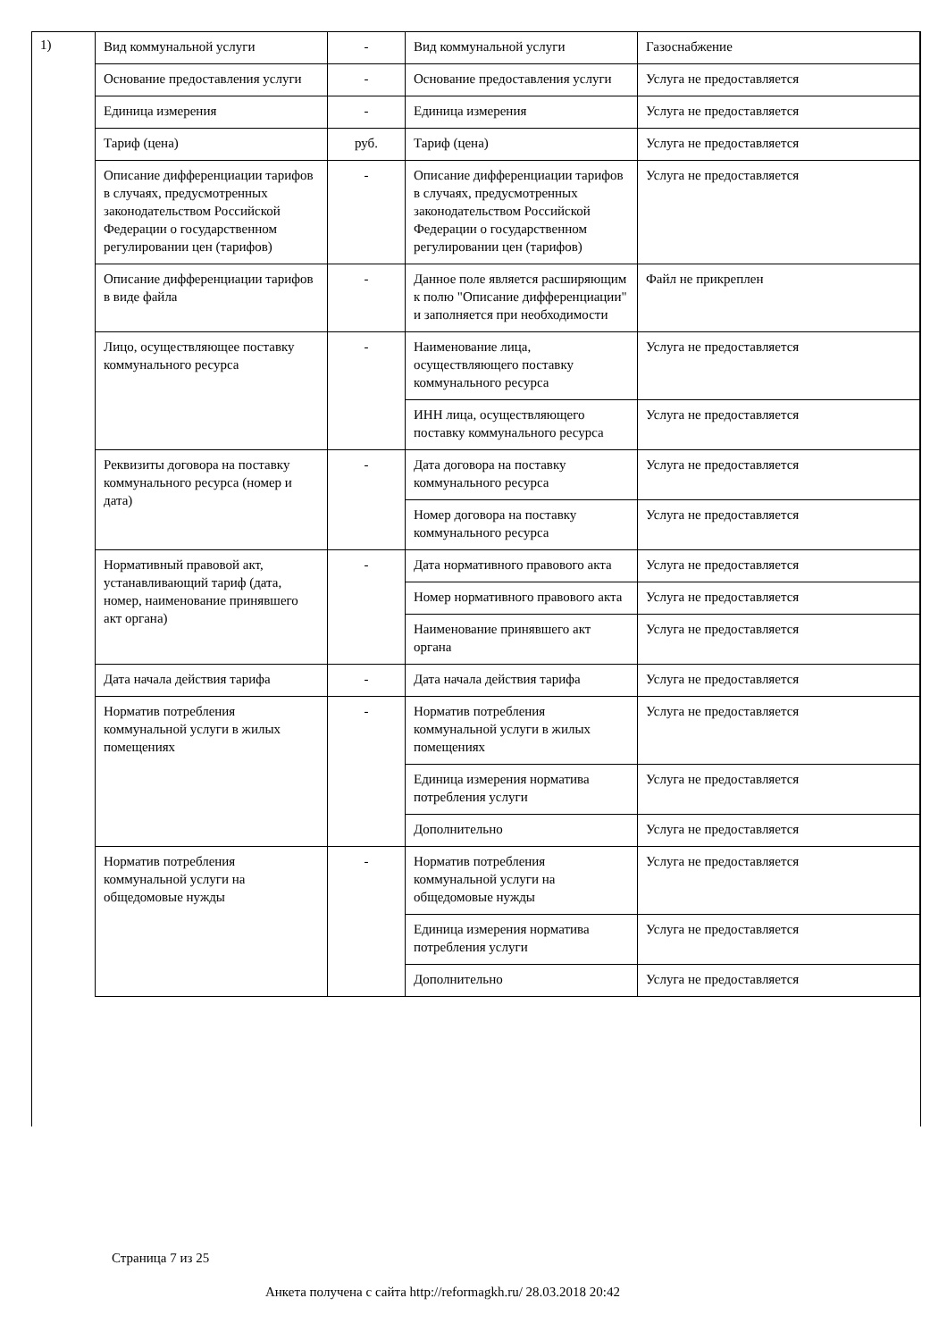1)
| Вид коммунальной услуги | - | Вид коммунальной услуги | Газоснабжение |
| Основание предоставления услуги | - | Основание предоставления услуги | Услуга не предоставляется |
| Единица измерения | - | Единица измерения | Услуга не предоставляется |
| Тариф (цена) | руб. | Тариф (цена) | Услуга не предоставляется |
| Описание дифференциации тарифов в случаях, предусмотренных законодательством Российской Федерации о государственном регулировании цен (тарифов) | - | Описание дифференциации тарифов в случаях, предусмотренных законодательством Российской Федерации о государственном регулировании цен (тарифов) | Услуга не предоставляется |
| Описание дифференциации тарифов в виде файла | - | Данное поле является расширяющим к полю "Описание дифференциации" и заполняется при необходимости | Файл не прикреплен |
| Лицо, осуществляющее поставку коммунального ресурса | - | Наименование лица, осуществляющего поставку коммунального ресурса | Услуга не предоставляется |
| | | ИНН лица, осуществляющего поставку коммунального ресурса | Услуга не предоставляется |
| Реквизиты договора на поставку коммунального ресурса (номер и дата) | - | Дата договора на поставку коммунального ресурса | Услуга не предоставляется |
| | | Номер договора на поставку коммунального ресурса | Услуга не предоставляется |
| Нормативный правовой акт, устанавливающий тариф (дата, номер, наименование принявшего акт органа) | - | Дата нормативного правового акта | Услуга не предоставляется |
| | | Номер нормативного правового акта | Услуга не предоставляется |
| | | Наименование принявшего акт органа | Услуга не предоставляется |
| Дата начала действия тарифа | - | Дата начала действия тарифа | Услуга не предоставляется |
| Норматив потребления коммунальной услуги в жилых помещениях | - | Норматив потребления коммунальной услуги в жилых помещениях | Услуга не предоставляется |
| | | Единица измерения норматива потребления услуги | Услуга не предоставляется |
| | | Дополнительно | Услуга не предоставляется |
| Норматив потребления коммунальной услуги на общедомовые нужды | - | Норматив потребления коммунальной услуги на общедомовые нужды | Услуга не предоставляется |
| | | Единица измерения норматива потребления услуги | Услуга не предоставляется |
| | | Дополнительно | Услуга не предоставляется |
Страница 7 из 25
Анкета получена с сайта http://reformagkh.ru/ 28.03.2018 20:42